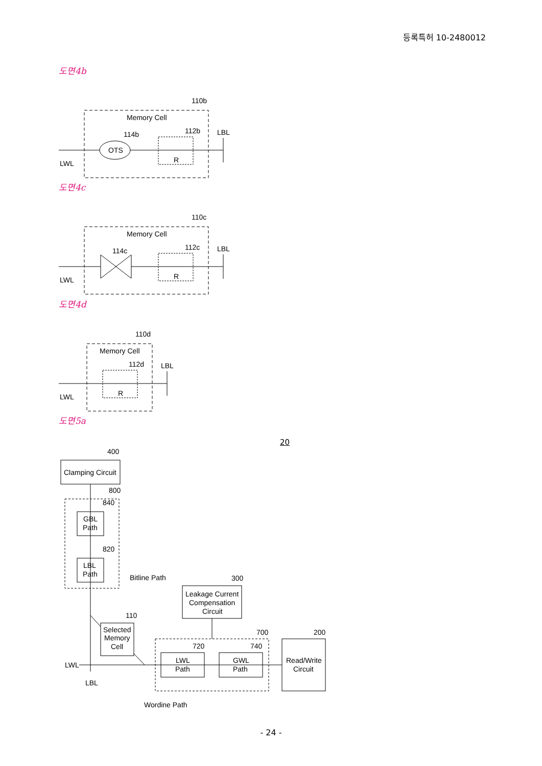등록특허 10-2480012
도면4b
Memory Cell
110b
114b
112b
LBL
OTS
R
LWL
도면4c
Memory Cell
110c
114c
112c
LBL
R
LWL
도면4d
Memory Cell
110d
112d
LBL
R
LWL
도면5a
400
Clamping Circuit
800
840
GBL
Path
820
LBL
Path
Bitline Path
300
Leakage Current
Compensation
Circuit
110
Selected
Memory
Cell
700
200
720
740
LWL
Path
GWL
Path
Read/Write
Circuit
LWL
LBL
Wordine Path
20
- 24 -